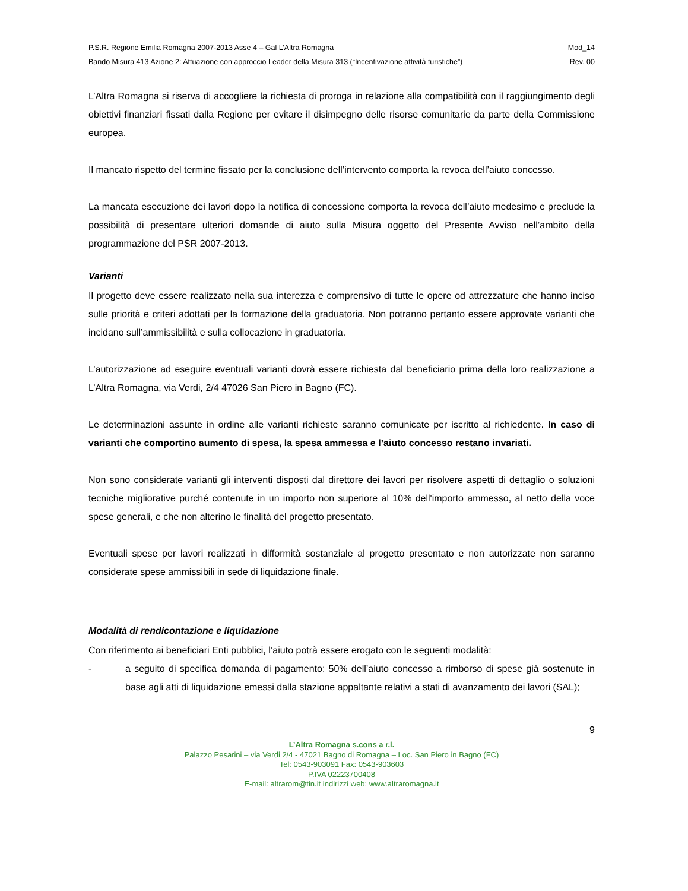P.S.R. Regione Emilia Romagna 2007-2013 Asse 4 – Gal L’Altra Romagna Mod_14
Bando Misura 413 Azione 2: Attuazione con approccio Leader della Misura 313 (“Incentivazione attività turistiche”) Rev. 00
L’Altra Romagna si riserva di accogliere la richiesta di proroga in relazione alla compatibilità con il raggiungimento degli obiettivi finanziari fissati dalla Regione per evitare il disimpegno delle risorse comunitarie da parte della Commissione europea.
Il mancato rispetto del termine fissato per la conclusione dell’intervento comporta la revoca dell’aiuto concesso.
La mancata esecuzione dei lavori dopo la notifica di concessione comporta la revoca dell’aiuto medesimo e preclude la possibilità di presentare ulteriori domande di aiuto sulla Misura oggetto del Presente Avviso nell’ambito della programmazione del PSR 2007-2013.
Varianti
Il progetto deve essere realizzato nella sua interezza e comprensivo di tutte le opere od attrezzature che hanno inciso sulle priorità e criteri adottati per la formazione della graduatoria. Non potranno pertanto essere approvate varianti che incidano sull’ammissibilità e sulla collocazione in graduatoria.
L’autorizzazione ad eseguire eventuali varianti dovrà essere richiesta dal beneficiario prima della loro realizzazione a L’Altra Romagna, via Verdi, 2/4 47026 San Piero in Bagno (FC).
Le determinazioni assunte in ordine alle varianti richieste saranno comunicate per iscritto al richiedente. In caso di varianti che comportino aumento di spesa, la spesa ammessa e l’aiuto concesso restano invariati.
Non sono considerate varianti gli interventi disposti dal direttore dei lavori per risolvere aspetti di dettaglio o soluzioni tecniche migliorative purché contenute in un importo non superiore al 10% dell'importo ammesso, al netto della voce spese generali, e che non alterino le finalità del progetto presentato.
Eventuali spese per lavori realizzati in difformità sostanziale al progetto presentato e non autorizzate non saranno considerate spese ammissibili in sede di liquidazione finale.
Modalità di rendicontazione e liquidazione
Con riferimento ai beneficiari Enti pubblici, l’aiuto potrà essere erogato con le seguenti modalità:
- a seguito di specifica domanda di pagamento: 50% dell’aiuto concesso a rimborso di spese già sostenute in base agli atti di liquidazione emessi dalla stazione appaltante relativi a stati di avanzamento dei lavori (SAL);
9
L’Altra Romagna s.cons a r.l.
Palazzo Pesarini – via Verdi 2/4 - 47021 Bagno di Romagna – Loc. San Piero in Bagno (FC)
Tel: 0543-903091 Fax: 0543-903603
P.IVA 02223700408
E-mail: altrarom@tin.it indirizzi web: www.altraromagna.it